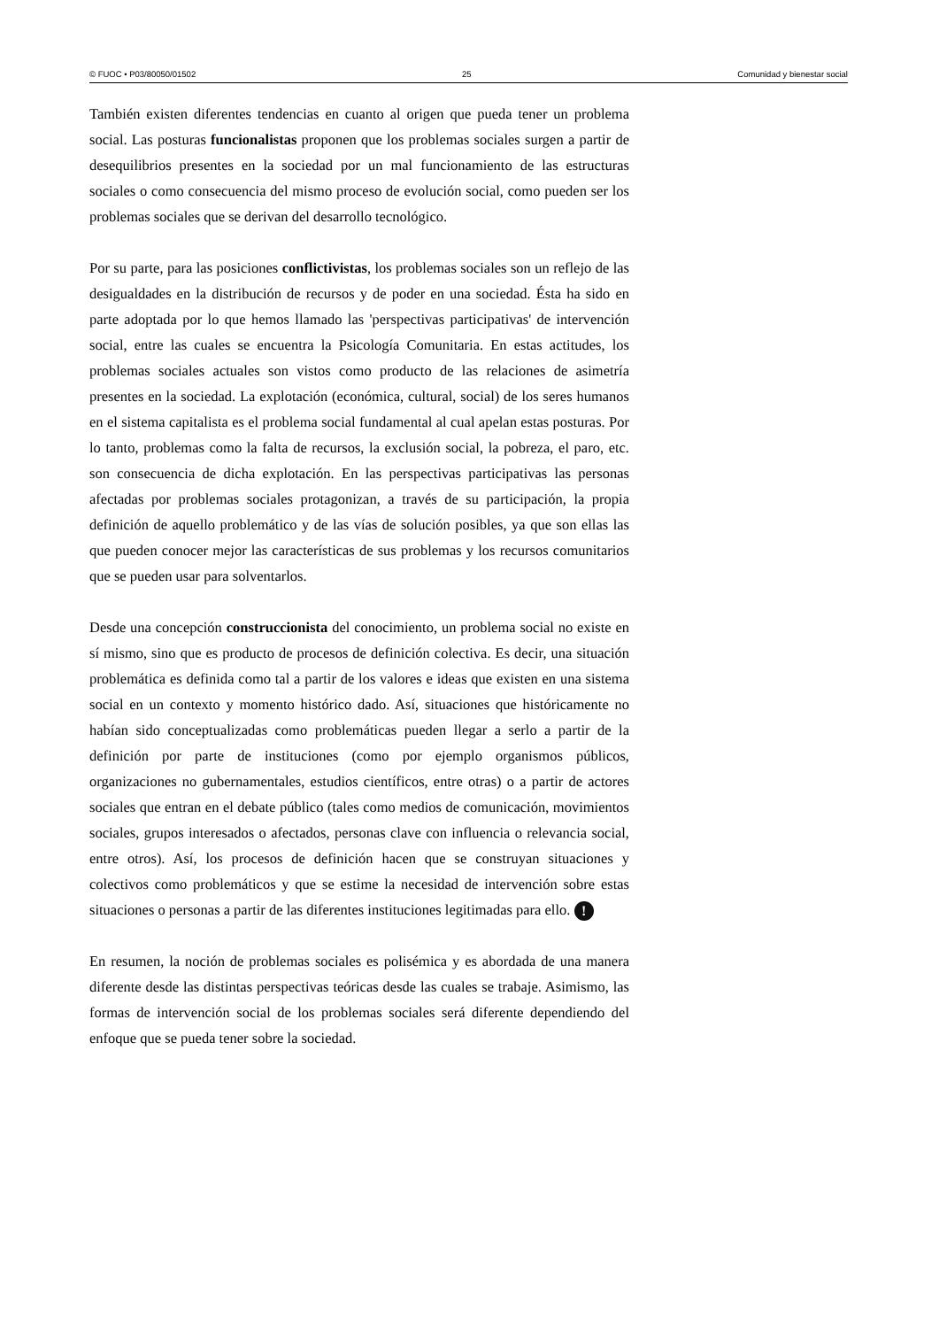© FUOC • P03/80050/01502 25 Comunidad y bienestar social
También existen diferentes tendencias en cuanto al origen que pueda tener un problema social. Las posturas funcionalistas proponen que los problemas sociales surgen a partir de desequilibrios presentes en la sociedad por un mal funcionamiento de las estructuras sociales o como consecuencia del mismo proceso de evolución social, como pueden ser los problemas sociales que se derivan del desarrollo tecnológico.
Por su parte, para las posiciones conflictivistas, los problemas sociales son un reflejo de las desigualdades en la distribución de recursos y de poder en una sociedad. Ésta ha sido en parte adoptada por lo que hemos llamado las 'perspectivas participativas' de intervención social, entre las cuales se encuentra la Psicología Comunitaria. En estas actitudes, los problemas sociales actuales son vistos como producto de las relaciones de asimetría presentes en la sociedad. La explotación (económica, cultural, social) de los seres humanos en el sistema capitalista es el problema social fundamental al cual apelan estas posturas. Por lo tanto, problemas como la falta de recursos, la exclusión social, la pobreza, el paro, etc. son consecuencia de dicha explotación. En las perspectivas participativas las personas afectadas por problemas sociales protagonizan, a través de su participación, la propia definición de aquello problemático y de las vías de solución posibles, ya que son ellas las que pueden conocer mejor las características de sus problemas y los recursos comunitarios que se pueden usar para solventarlos.
Desde una concepción construccionista del conocimiento, un problema social no existe en sí mismo, sino que es producto de procesos de definición colectiva. Es decir, una situación problemática es definida como tal a partir de los valores e ideas que existen en una sistema social en un contexto y momento histórico dado. Así, situaciones que históricamente no habían sido conceptualizadas como problemáticas pueden llegar a serlo a partir de la definición por parte de instituciones (como por ejemplo organismos públicos, organizaciones no gubernamentales, estudios científicos, entre otras) o a partir de actores sociales que entran en el debate público (tales como medios de comunicación, movimientos sociales, grupos interesados o afectados, personas clave con influencia o relevancia social, entre otros). Así, los procesos de definición hacen que se construyan situaciones y colectivos como problemáticos y que se estime la necesidad de intervención sobre estas situaciones o personas a partir de las diferentes instituciones legitimadas para ello. !
En resumen, la noción de problemas sociales es polisémica y es abordada de una manera diferente desde las distintas perspectivas teóricas desde las cuales se trabaje. Asimismo, las formas de intervención social de los problemas sociales será diferente dependiendo del enfoque que se pueda tener sobre la sociedad.